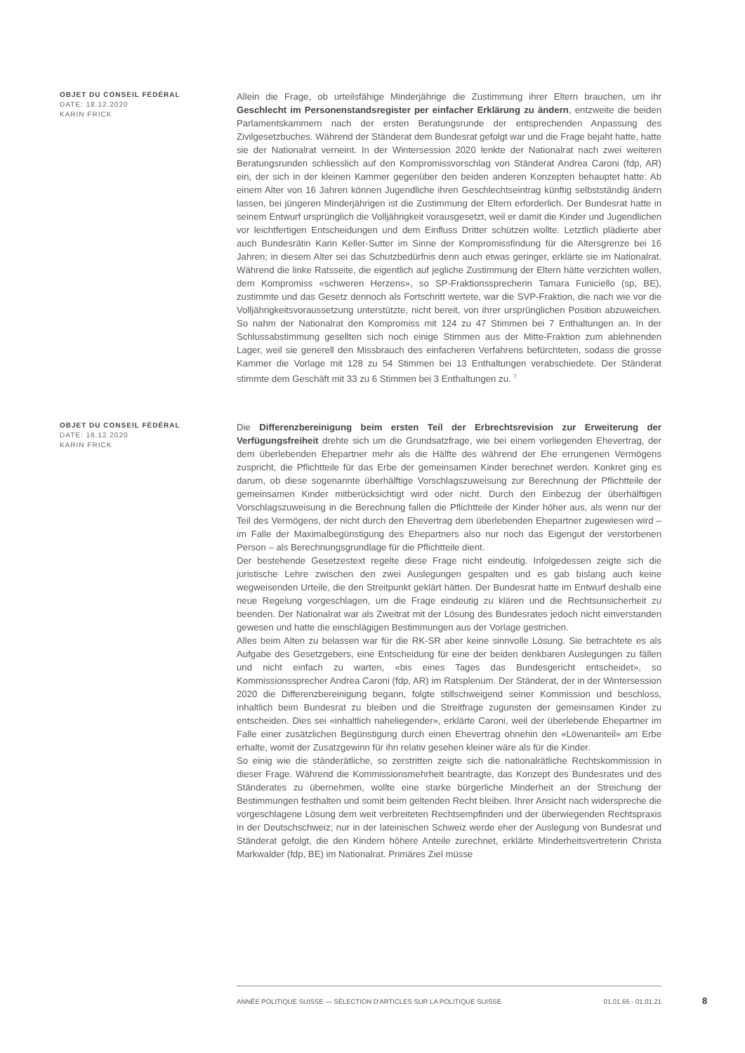OBJET DU CONSEIL FÉDÉRAL
DATE: 18.12.2020
KARIN FRICK
Allein die Frage, ob urteilsfähige Minderjährige die Zustimmung ihrer Eltern brauchen, um ihr Geschlecht im Personenstandsregister per einfacher Erklärung zu ändern, entzweite die beiden Parlamentskammern nach der ersten Beratungsrunde der entsprechenden Anpassung des Zivilgesetzbuches. Während der Ständerat dem Bundesrat gefolgt war und die Frage bejaht hatte, hatte sie der Nationalrat verneint. In der Wintersession 2020 lenkte der Nationalrat nach zwei weiteren Beratungsrunden schliesslich auf den Kompromissvorschlag von Ständerat Andrea Caroni (fdp, AR) ein, der sich in der kleinen Kammer gegenüber den beiden anderen Konzepten behauptet hatte: Ab einem Alter von 16 Jahren können Jugendliche ihren Geschlechtseintrag künftig selbstständig ändern lassen, bei jüngeren Minderjährigen ist die Zustimmung der Eltern erforderlich. Der Bundesrat hatte in seinem Entwurf ursprünglich die Volljährigkeit vorausgesetzt, weil er damit die Kinder und Jugendlichen vor leichtfertigen Entscheidungen und dem Einfluss Dritter schützen wollte. Letztlich plädierte aber auch Bundesrätin Karin Keller-Sutter im Sinne der Kompromissfindung für die Altersgrenze bei 16 Jahren; in diesem Alter sei das Schutzbedürfnis denn auch etwas geringer, erklärte sie im Nationalrat. Während die linke Ratsseite, die eigentlich auf jegliche Zustimmung der Eltern hätte verzichten wollen, dem Kompromiss «schweren Herzens», so SP-Fraktionssprecherin Tamara Funiciello (sp, BE), zustimmte und das Gesetz dennoch als Fortschritt wertete, war die SVP-Fraktion, die nach wie vor die Volljährigkeitsvoraussetzung unterstützte, nicht bereit, von ihrer ursprünglichen Position abzuweichen. So nahm der Nationalrat den Kompromiss mit 124 zu 47 Stimmen bei 7 Enthaltungen an. In der Schlussabstimmung gesellten sich noch einige Stimmen aus der Mitte-Fraktion zum ablehnenden Lager, weil sie generell den Missbrauch des einfacheren Verfahrens befürchteten, sodass die grosse Kammer die Vorlage mit 128 zu 54 Stimmen bei 13 Enthaltungen verabschiedete. Der Ständerat stimmte dem Geschäft mit 33 zu 6 Stimmen bei 3 Enthaltungen zu. <sup>7</sup>
OBJET DU CONSEIL FÉDÉRAL
DATE: 18.12.2020
KARIN FRICK
Die Differenzbereinigung beim ersten Teil der Erbrechtsrevision zur Erweiterung der Verfügungsfreiheit drehte sich um die Grundsatzfrage, wie bei einem vorliegenden Ehevertrag, der dem überlebenden Ehepartner mehr als die Hälfte des während der Ehe errungenen Vermögens zuspricht, die Pflichtteile für das Erbe der gemeinsamen Kinder berechnet werden. Konkret ging es darum, ob diese sogenannte überhälftige Vorschlagszuweisung zur Berechnung der Pflichtteile der gemeinsamen Kinder mitberücksichtigt wird oder nicht. Durch den Einbezug der überhälftigen Vorschlagszuweisung in die Berechnung fallen die Pflichtteile der Kinder höher aus, als wenn nur der Teil des Vermögens, der nicht durch den Ehevertrag dem überlebenden Ehepartner zugewiesen wird – im Falle der Maximalbegünstigung des Ehepartners also nur noch das Eigengut der verstorbenen Person – als Berechnungsgrundlage für die Pflichtteile dient.
Der bestehende Gesetzestext regelte diese Frage nicht eindeutig. Infolgedessen zeigte sich die juristische Lehre zwischen den zwei Auslegungen gespalten und es gab bislang auch keine wegweisenden Urteile, die den Streitpunkt geklärt hätten. Der Bundesrat hatte im Entwurf deshalb eine neue Regelung vorgeschlagen, um die Frage eindeutig zu klären und die Rechtsunsicherheit zu beenden. Der Nationalrat war als Zweitrat mit der Lösung des Bundesrates jedoch nicht einverstanden gewesen und hatte die einschlägigen Bestimmungen aus der Vorlage gestrichen.
Alles beim Alten zu belassen war für die RK-SR aber keine sinnvolle Lösung. Sie betrachtete es als Aufgabe des Gesetzgebers, eine Entscheidung für eine der beiden denkbaren Auslegungen zu fällen und nicht einfach zu warten, «bis eines Tages das Bundesgericht entscheidet», so Kommissionssprecher Andrea Caroni (fdp, AR) im Ratsplenum. Der Ständerat, der in der Wintersession 2020 die Differenzbereinigung begann, folgte stillschweigend seiner Kommission und beschloss, inhaltlich beim Bundesrat zu bleiben und die Streitfrage zugunsten der gemeinsamen Kinder zu entscheiden. Dies sei «inhaltlich naheliegender», erklärte Caroni, weil der überlebende Ehepartner im Falle einer zusätzlichen Begünstigung durch einen Ehevertrag ohnehin den «Löwenanteil» am Erbe erhalte, womit der Zusatzgewinn für ihn relativ gesehen kleiner wäre als für die Kinder.
So einig wie die ständerätliche, so zerstritten zeigte sich die nationalrätliche Rechtskommission in dieser Frage. Während die Kommissionsmehrheit beantragte, das Konzept des Bundesrates und des Ständerates zu übernehmen, wollte eine starke bürgerliche Minderheit an der Streichung der Bestimmungen festhalten und somit beim geltenden Recht bleiben. Ihrer Ansicht nach widerspreche die vorgeschlagene Lösung dem weit verbreiteten Rechtsempfinden und der überwiegenden Rechtspraxis in der Deutschschweiz; nur in der lateinischen Schweiz werde eher der Auslegung von Bundesrat und Ständerat gefolgt, die den Kindern höhere Anteile zurechnet, erklärte Minderheitsvertreterin Christa Markwalder (fdp, BE) im Nationalrat. Primäres Ziel müsse
ANNÉE POLITIQUE SUISSE — SÉLECTION D'ARTICLES SUR LA POLITIQUE SUISSE 01.01.65 - 01.01.21
8